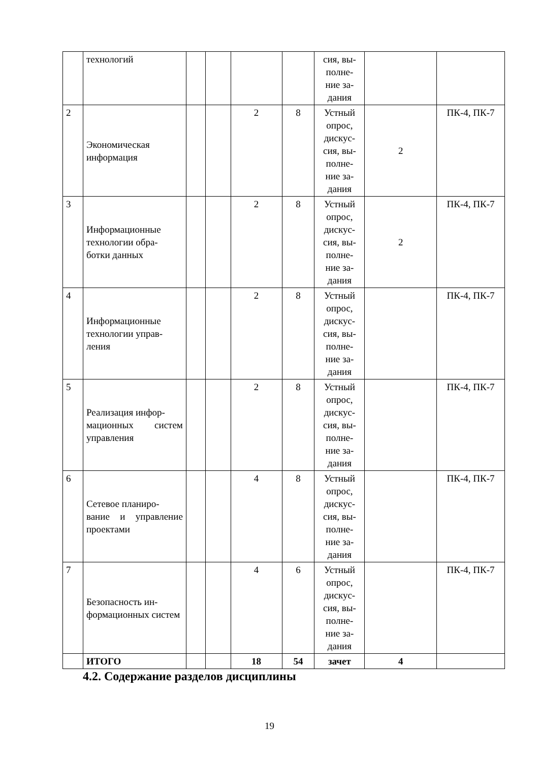| | технологий | | | | | сия, вы- полне- ние за- дания | | |
| 2 | Экономическая информация | | | 2 | 8 | Устный опрос, дискус- сия, вы- полне- ние за- дания | 2 | ПК-4, ПК-7 |
| 3 | Информационные технологии обра- ботки данных | | | 2 | 8 | Устный опрос, дискус- сия, вы- полне- ние за- дания | 2 | ПК-4, ПК-7 |
| 4 | Информационные технологии управ- ления | | | 2 | 8 | Устный опрос, дискус- сия, вы- полне- ние за- дания | | ПК-4, ПК-7 |
| 5 | Реализация инфор- мационных систем управления | | | 2 | 8 | Устный опрос, дискус- сия, вы- полне- ние за- дания | | ПК-4, ПК-7 |
| 6 | Сетевое планиро- вание и управление проектами | | | 4 | 8 | Устный опрос, дискус- сия, вы- полне- ние за- дания | | ПК-4, ПК-7 |
| 7 | Безопасность ин- формационных систем | | | 4 | 6 | Устный опрос, дискус- сия, вы- полне- ние за- дания | | ПК-4, ПК-7 |
| | ИТОГО | | | 18 | 54 | зачет | 4 | |
4.2. Содержание разделов дисциплины
19